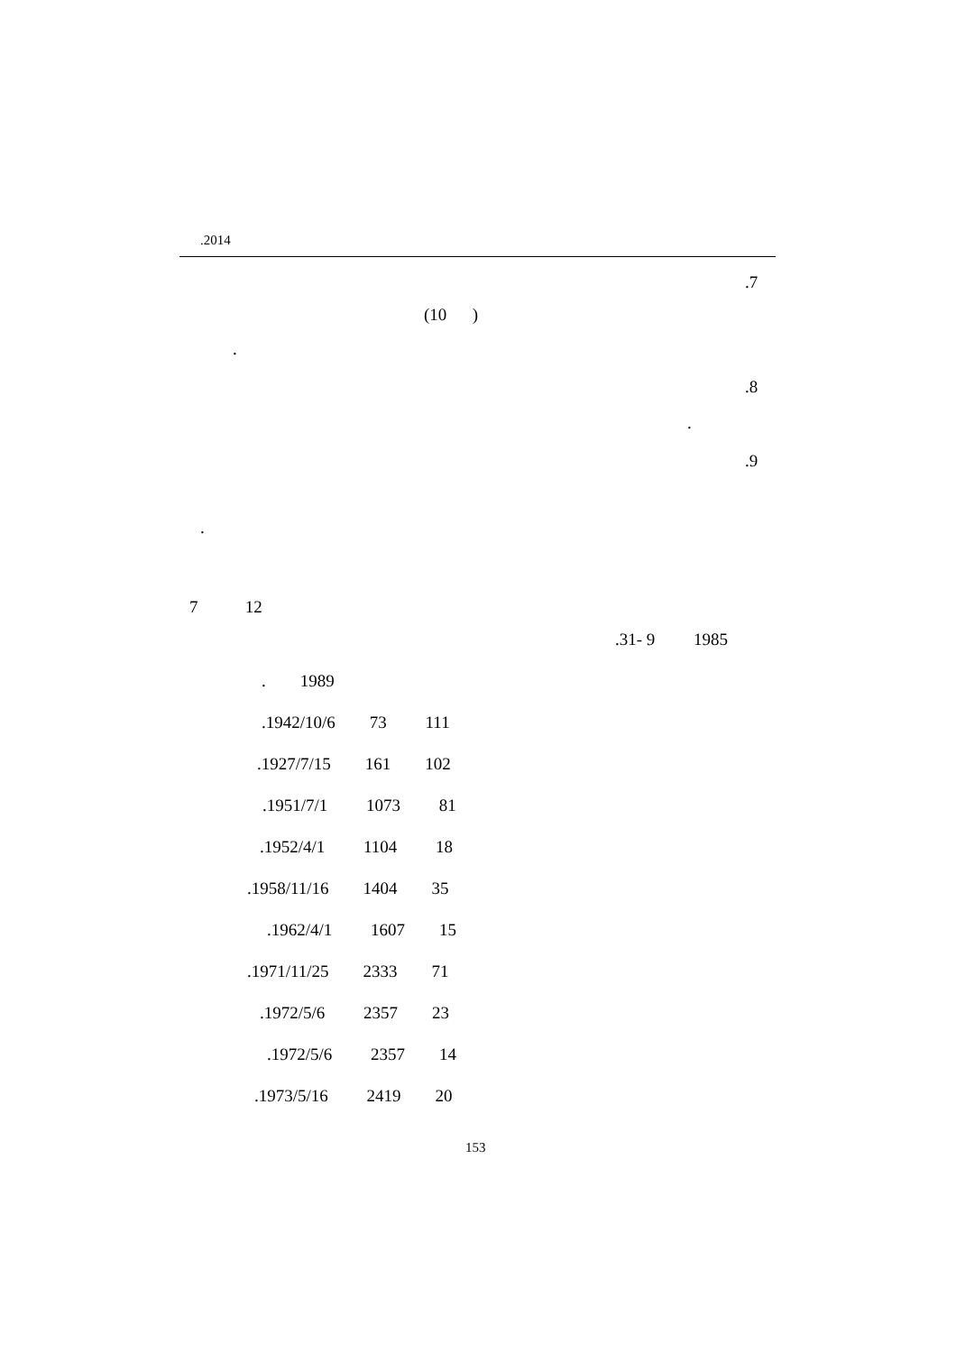.2014
.7
(10 )
.
.8
.
.9
.
7 12
.31- 9 1985
. 1989
.1942/10/6 73 111
.1927/7/15 161 102
.1951/7/1 1073 81
.1952/4/1 1104 18
.1958/11/16 1404 35
.1962/4/1 1607 15
.1971/11/25 2333 71
.1972/5/6 2357 23
.1972/5/6 2357 14
.1973/5/16 2419 20
153